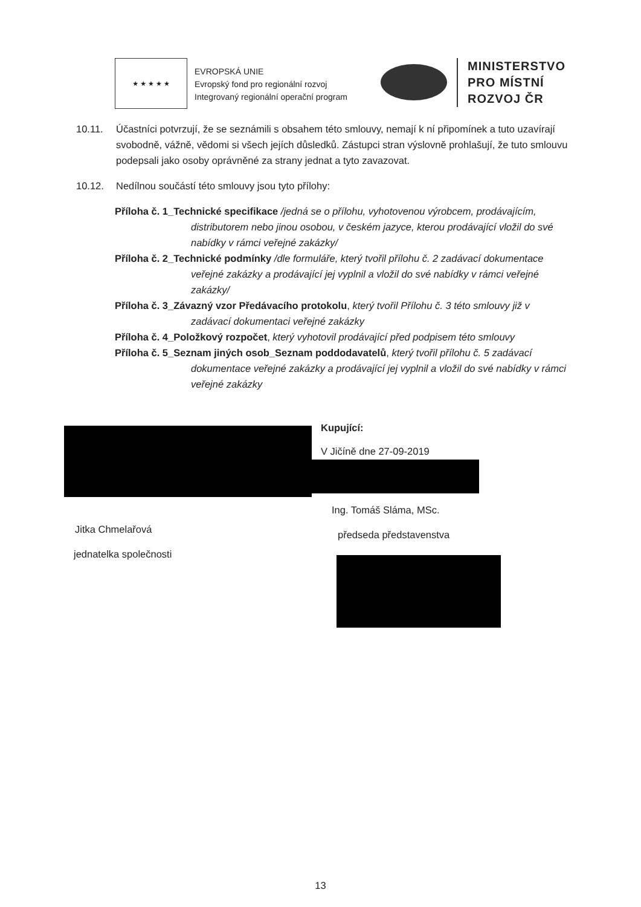★ ★ ★ ★ ★
EVROPSKÁ UNIE
Evropský fond pro regionální rozvoj
Integrovaný regionální operační program
MINISTERSTVO
PRO MÍSTNÍ
ROZVOJ ČR
10.11. Účastníci potvrzují, že se seznámili s obsahem této smlouvy, nemají k ní připomínek a tuto uzavírají svobodně, vážně, vědomi si všech jejích důsledků. Zástupci stran výslovně prohlašují, že tuto smlouvu podepsali jako osoby oprávněné za strany jednat a tyto zavazovat.
10.12. Nedílnou součástí této smlouvy jsou tyto přílohy:
Příloha č. 1_Technické specifikace /jedná se o přílohu, vyhotovenou výrobcem, prodávajícím, distributorem nebo jinou osobou, v českém jazyce, kterou prodávající vložil do své nabídky v rámci veřejné zakázky/
Příloha č. 2_Technické podmínky /dle formuláře, který tvořil přílohu č. 2 zadávací dokumentace veřejné zakázky a prodávající jej vyplnil a vložil do své nabídky v rámci veřejné zakázky/
Příloha č. 3_Závazný vzor Předávacího protokolu, který tvořil Přílohu č. 3 této smlouvy již v zadávací dokumentaci veřejné zakázky
Příloha č. 4_Položkový rozpočet, který vyhotovil prodávající před podpisem této smlouvy
Příloha č. 5_Seznam jiných osob_Seznam poddodavatelů, který tvořil přílohu č. 5 zadávací dokumentace veřejné zakázky a prodávající jej vyplnil a vložil do své nabídky v rámci veřejné zakázky
Jitka Chmelařová
jednatelka společnosti
Kupující:
V Jičíně dne 27-09-2019
Ing. Tomáš Sláma, MSc.
předseda představenstva
13